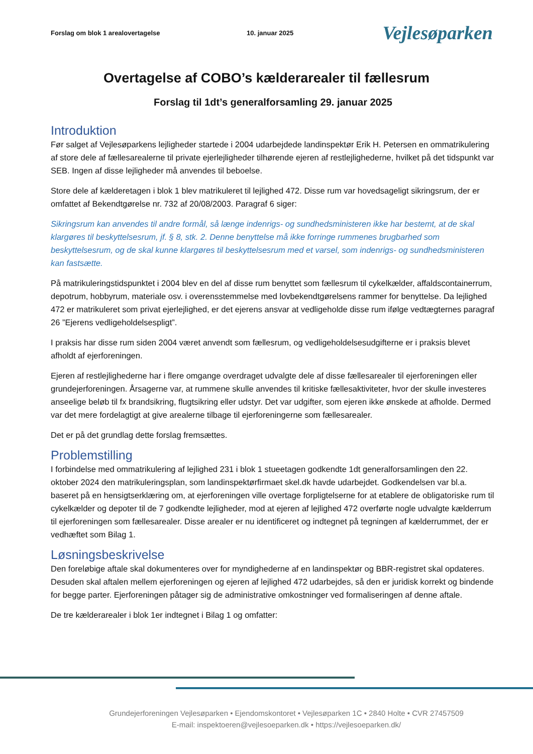Forslag om blok 1 arealovertagelse 10. januar 2025 Vejlesøparken
Overtagelse af COBO’s kælderarealer til fællesrum
Forslag til 1dt’s generalforsamling 29. januar 2025
Introduktion
Før salget af Vejlesøparkens lejligheder startede i 2004 udarbejdede landinspektør Erik H. Petersen en ommatrikulering af store dele af fællesarealerne til private ejerlejligheder tilhørende ejeren af restlejlighederne, hvilket på det tidspunkt var SEB. Ingen af disse lejligheder må anvendes til beboelse.
Store dele af kælderetagen i blok 1 blev matrikuleret til lejlighed 472. Disse rum var hovedsageligt sikringsrum, der er omfattet af Bekendtgørelse nr. 732 af 20/08/2003. Paragraf 6 siger:
Sikringsrum kan anvendes til andre formål, så længe indenrigs- og sundhedsministeren ikke har bestemt, at de skal klargøres til beskyttelsesrum, jf. § 8, stk. 2. Denne benyttelse må ikke forringe rummenes brugbarhed som beskyttelsesrum, og de skal kunne klargøres til beskyttelsesrum med et varsel, som indenrigs- og sundhedsministeren kan fastsætte.
På matrikuleringstidspunktet i 2004 blev en del af disse rum benyttet som fællesrum til cykelkælder, affaldscontainerrum, depotrum, hobbyrum, materiale osv. i overensstemmelse med lovbekendtgørelsens rammer for benyttelse. Da lejlighed 472 er matrikuleret som privat ejerlejlighed, er det ejerens ansvar at vedligeholde disse rum ifølge vedtægternes paragraf 26 ”Ejerens vedligeholdelsespligt”.
I praksis har disse rum siden 2004 været anvendt som fællesrum, og vedligeholdelsesudgifterne er i praksis blevet afholdt af ejerforeningen.
Ejeren af restlejlighederne har i flere omgange overdraget udvalgte dele af disse fællesarealer til ejerforeningen eller grundejerforeningen. Årsagerne var, at rummene skulle anvendes til kritiske fællesaktiviteter, hvor der skulle investeres anseelige beløb til fx brandsikring, flugtsikring eller udstyr. Det var udgifter, som ejeren ikke ønskede at afholde. Dermed var det mere fordelagtigt at give arealerne tilbage til ejerforeningerne som fællesarealer.
Det er på det grundlag dette forslag fremsættes.
Problemstilling
I forbindelse med ommatrikulering af lejlighed 231 i blok 1 stueetagen godkendte 1dt generalforsamlingen den 22. oktober 2024 den matrikuleringsplan, som landinspektørfirmaet skel.dk havde udarbejdet. Godkendelsen var bl.a. baseret på en hensigtserklæring om, at ejerforeningen ville overtage forpligtelserne for at etablere de obligatoriske rum til cykelkælder og depoter til de 7 godkendte lejligheder, mod at ejeren af lejlighed 472 overførte nogle udvalgte kælderrum til ejerforeningen som fællesarealer. Disse arealer er nu identificeret og indtegnet på tegningen af kælderrummet, der er vedhæftet som Bilag 1.
Løsningsbeskrivelse
Den foreløbige aftale skal dokumenteres over for myndighederne af en landinspektør og BBR-registret skal opdateres. Desuden skal aftalen mellem ejerforeningen og ejeren af lejlighed 472 udarbejdes, så den er juridisk korrekt og bindende for begge parter. Ejerforeningen påtager sig de administrative omkostninger ved formaliseringen af denne aftale.
De tre kælderarealer i blok 1er indtegnet i Bilag 1 og omfatter:
Grundejerforeningen Vejlesøparken • Ejendomskontoret • Vejlesøparken 1C • 2840 Holte • CVR 27457509
E-mail: inspektoeren@vejlesoeparken.dk • https://vejlesoeparken.dk/